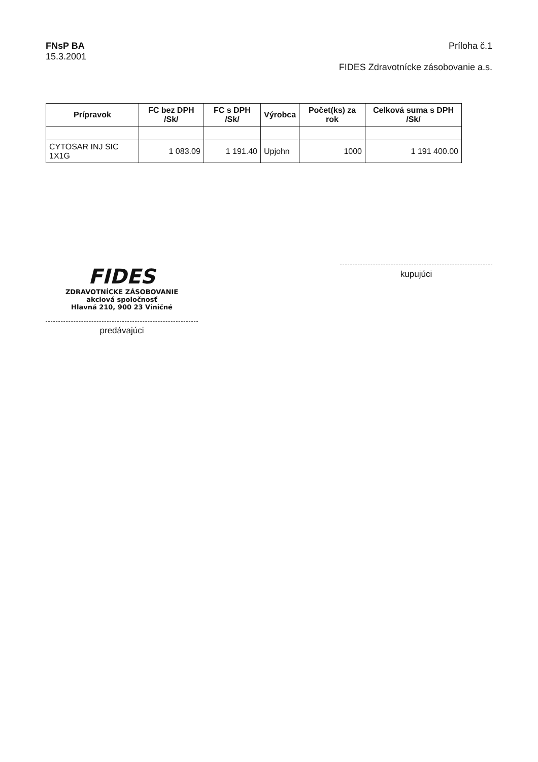FNsP BA
15.3.2001
Príloha č.1
FIDES Zdravotnícke zásobovanie a.s.
| Prípravok | FC bez DPH /Sk/ | FC s DPH /Sk/ | Výrobca | Počet(ks) za rok | Celková suma s DPH /Sk/ |
| --- | --- | --- | --- | --- | --- |
| CYTOSAR INJ SIC 1X1G | 1 083.09 | 1 191.40 | Upjohn | 1000 | 1 191 400.00 |
FIDES
ZDRAVOTNÍCKE ZÁSOBOVANIE
akciová spoločnosť
Hlavná 210, 900 23 Viničné
predávajúci
kupujúci